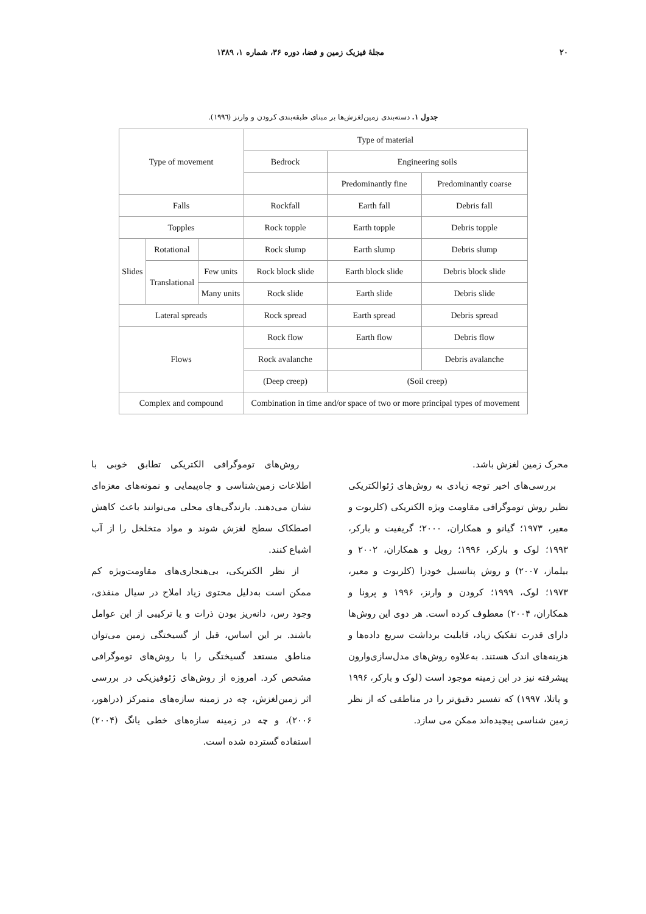۲۰ مجلهٔ فیزیک زمین و فضا، دوره ۳۶، شماره ۱، ۱۳۸۹
جدول ۱. دسته‌بندی زمین‌لغزش‌ها بر مبنای طبقه‌بندی کرودن و وارنز (۱۹۹٦).
| Type of movement | | | Type of material | | |
| | | | Bedrock | Engineering soils | |
| | | | | Predominantly fine | Predominantly coarse |
| Falls | | | Rockfall | Earth fall | Debris fall |
| Topples | | | Rock topple | Earth topple | Debris topple |
| Slides | Rotational | | Rock slump | Earth slump | Debris slump |
| | Translational | Few units | Rock block slide | Earth block slide | Debris block slide |
| | | Many units | Rock slide | Earth slide | Debris slide |
| Lateral spreads | | | Rock spread | Earth spread | Debris spread |
| Flows | | | Rock flow | Earth flow | Debris flow |
| | | | Rock avalanche | | Debris avalanche |
| | | | (Deep creep) | (Soil creep) | |
| Complex and compound | | | Combination in time and/or space of two or more principal types of movement | | |
محرک زمین لغزش باشد.
بررسی‌های اخیر توجه زیادی به روش‌های ژئوالکتریکی نظیر روش توموگرافی مقاومت ویژه الکتریکی (کلربوت و معیر، ۱۹۷۳؛ گیانو و همکاران، ۲۰۰۰؛ گریفیت و بارکر، ۱۹۹۳؛ لوک و بارکر، ۱۹۹۶؛ رویل و همکاران، ۲۰۰۲ و بیلماز، ۲۰۰۷) و روش پتانسیل خودزا (کلربوت و معیر، ۱۹۷۳؛ لوک، ۱۹۹۹؛ کرودن و وارنز، ۱۹۹۶ و پرونا و همکاران، ۲۰۰۴) معطوف کرده است. هر دوی این روش‌ها دارای قدرت تفکیک زیاد، قابلیت برداشت سریع داده‌ها و هزینه‌های اندک هستند. به‌علاوه روش‌های مدل‌سازی‌وارون پیشرفته نیز در این زمینه موجود است (لوک و بارکر، ۱۹۹۶ و پاتلا، ۱۹۹۷) که تفسیر دقیق‌تر را در مناطقی که از نظر زمین شناسی پیچیده‌اند ممکن می سازد.
روش‌های توموگرافی الکتریکی تطابق خوبی با اطلاعات زمین‌شناسی و چاه‌پیمایی و نمونه‌های مغزه‌ای نشان می‌دهند. بارندگی‌های محلی می‌توانند باعث کاهش اصطکاک سطح لغزش شوند و مواد متخلخل را از آب اشباع کنند.
از نظر الکتریکی، بی‌هنجاری‌های مقاومت‌ویژه کم ممکن است به‌دلیل محتوی زیاد املاح در سیال منفذی، وجود رس، دانه‌ریز بودن ذرات و یا ترکیبی از این عوامل باشند. بر این اساس، قبل از گسیختگی زمین می‌توان مناطق مستعد گسیختگی را با روش‌های توموگرافی مشخص کرد. امروزه از روش‌های ژئوفیزیکی در بررسی اثر زمین‌لغزش، چه در زمینه سازه‌های متمرکز (دراهور، ۲۰۰۶)، و چه در زمینه سازه‌های خطی یانگ (۲۰۰۴) استفاده گسترده شده است.